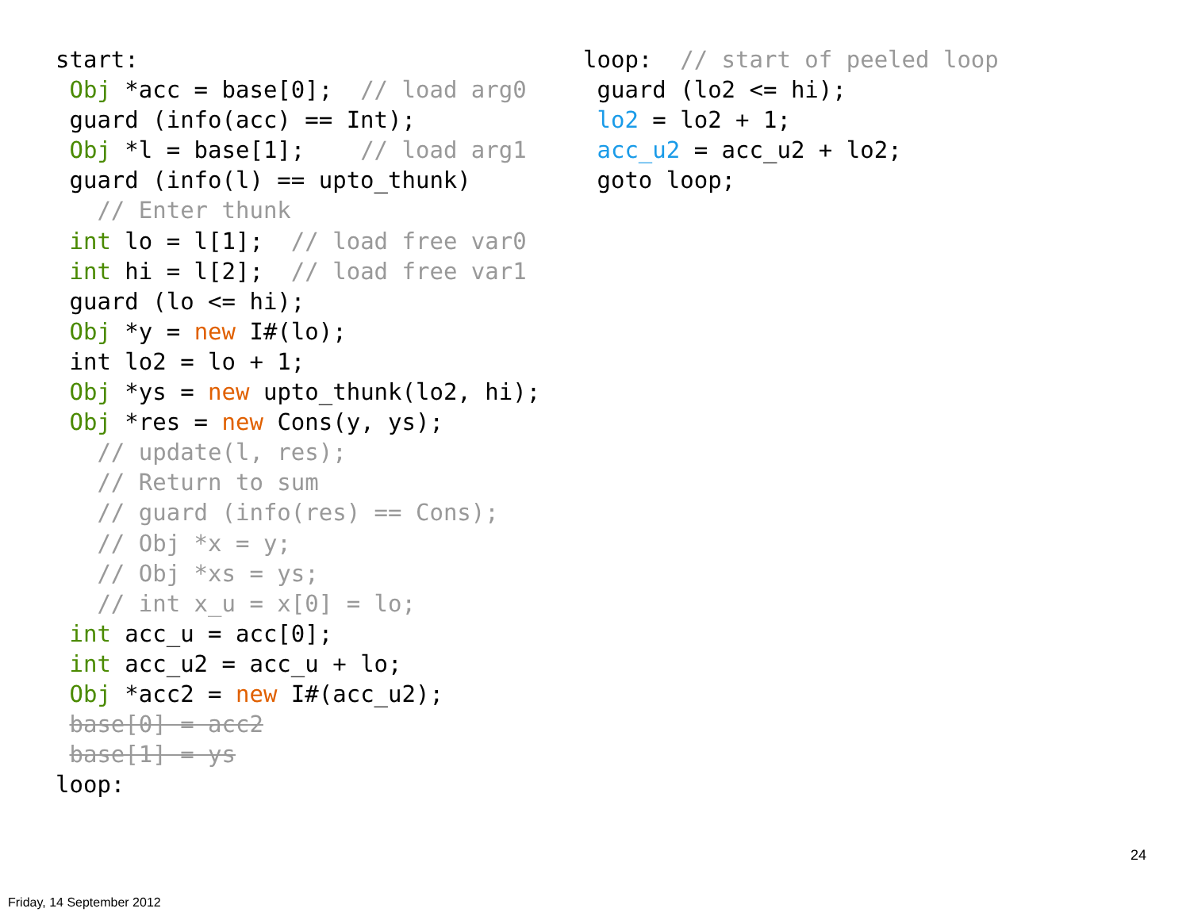start:
 Obj *acc = base[0];  // load arg0
 guard (info(acc) == Int);
 Obj *l = base[1];    // load arg1
 guard (info(l) == upto_thunk)
   // Enter thunk
 int lo = l[1];  // load free var0
 int hi = l[2];  // load free var1
 guard (lo <= hi);
 Obj *y = new I#(lo);
 int lo2 = lo + 1;
 Obj *ys = new upto_thunk(lo2, hi);
 Obj *res = new Cons(y, ys);
   // update(l, res);
   // Return to sum
   // guard (info(res) == Cons);
   // Obj *x = y;
   // Obj *xs = ys;
   // int x_u = x[0] = lo;
 int acc_u = acc[0];
 int acc_u2 = acc_u + lo;
 Obj *acc2 = new I#(acc_u2);
 base[0] = acc2
 base[1] = ys
loop:
loop:  // start of peeled loop
 guard (lo2 <= hi);
 lo2 = lo2 + 1;
 acc_u2 = acc_u2 + lo2;
 goto loop;
24
Friday, 14 September 2012